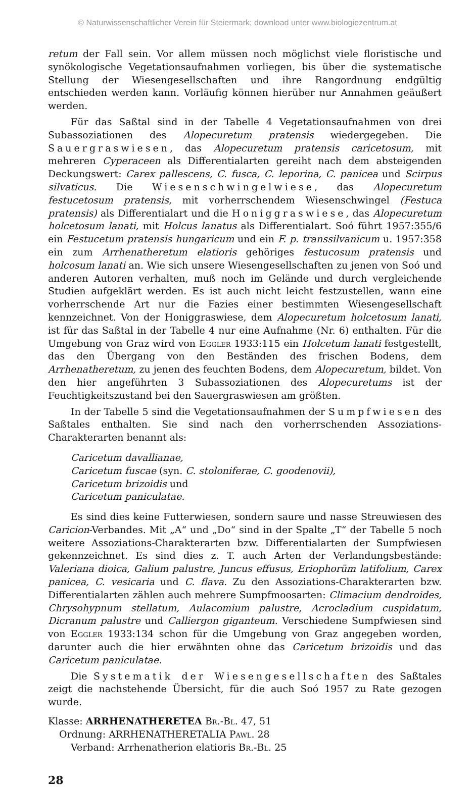© Naturwissenschaftlicher Verein für Steiermark; download unter www.biologiezentrum.at
retum der Fall sein. Vor allem müssen noch möglichst viele floristische und synökologische Vegetationsaufnahmen vorliegen, bis über die systematische Stellung der Wiesengesellschaften und ihre Rangordnung endgültig entschieden werden kann. Vorläufig können hierüber nur Annahmen geäußert werden.
Für das Saßtal sind in der Tabelle 4 Vegetationsaufnahmen von drei Subassoziationen des Alopecuretum pratensis wiedergegeben. Die Sauergraswiesen, das Alopecuretum pratensis caricetosum, mit mehreren Cyperaceen als Differentialarten gereiht nach dem absteigenden Deckungswert: Carex pallescens, C. fusca, C. leporina, C. panicea und Scirpus silvaticus. Die Wiesenschwingelwiese, das Alopecuretum festucetosum pratensis, mit vorherrschendem Wiesenschwingel (Festuca pratensis) als Differentialart und die Honiggraswiese, das Alopecuretum holcetosum lanati, mit Holcus lanatus als Differentialart. Soó führt 1957:355/6 ein Festucetum pratensis hungaricum und ein F. p. transsilvanicum u. 1957:358 ein zum Arrhenatheretum elatioris gehöriges festucosum pratensis und holcosum lanati an. Wie sich unsere Wiesengesellschaften zu jenen von Soó und anderen Autoren verhalten, muß noch im Gelände und durch vergleichende Studien aufgeklärt werden. Es ist auch nicht leicht festzustellen, wann eine vorherrschende Art nur die Fazies einer bestimmten Wiesengesellschaft kennzeichnet. Von der Honiggraswiese, dem Alopecuretum holcetosum lanati, ist für das Saßtal in der Tabelle 4 nur eine Aufnahme (Nr. 6) enthalten. Für die Umgebung von Graz wird von Eggler 1933:115 ein Holcetum lanati festgestellt, das den Übergang von den Beständen des frischen Bodens, dem Arrhenatheretum, zu jenen des feuchten Bodens, dem Alopecuretum, bildet. Von den hier angeführten 3 Subassoziationen des Alopecuretums ist der Feuchtigkeitszustand bei den Sauergraswiesen am größten.
In der Tabelle 5 sind die Vegetationsaufnahmen der Sumpfwiesen des Saßtales enthalten. Sie sind nach den vorherrschenden Assoziations-Charakterarten benannt als:
Caricetum davallianae,
Caricetum fuscae (syn. C. stoloniferae, C. goodenovii),
Caricetum brizoidis und
Caricetum paniculatae.
Es sind dies keine Futterwiesen, sondern saure und nasse Streuwiesen des Caricion-Verbandes. Mit „A“ und „Do“ sind in der Spalte „T“ der Tabelle 5 noch weitere Assoziations-Charakterarten bzw. Differentialarten der Sumpfwiesen gekennzeichnet. Es sind dies z. T. auch Arten der Verlandungsbestände: Valeriana dioica, Galium palustre, Juncus effusus, Eriophorüm latifolium, Carex panicea, C. vesicaria und C. flava. Zu den Assoziations-Charakterarten bzw. Differentialarten zählen auch mehrere Sumpfmoosarten: Climacium dendroides, Chrysohypnum stellatum, Aulacomium palustre, Acrocladium cuspidatum, Dicranum palustre und Calliergon giganteum. Verschiedene Sumpfwiesen sind von Eggler 1933:134 schon für die Umgebung von Graz angegeben worden, darunter auch die hier erwähnten ohne das Caricetum brizoidis und das Caricetum paniculatae.
Die Systematik der Wiesengesellschaften des Saßtales zeigt die nachstehende Übersicht, für die auch Soó 1957 zu Rate gezogen wurde.
Klasse: ARRHENATHERETEA Br.-Bl. 47, 51
Ordnung: ARRHENATHERETALIA Pawl. 28
Verband: Arrhenatherion elatioris Br.-Bl. 25
28